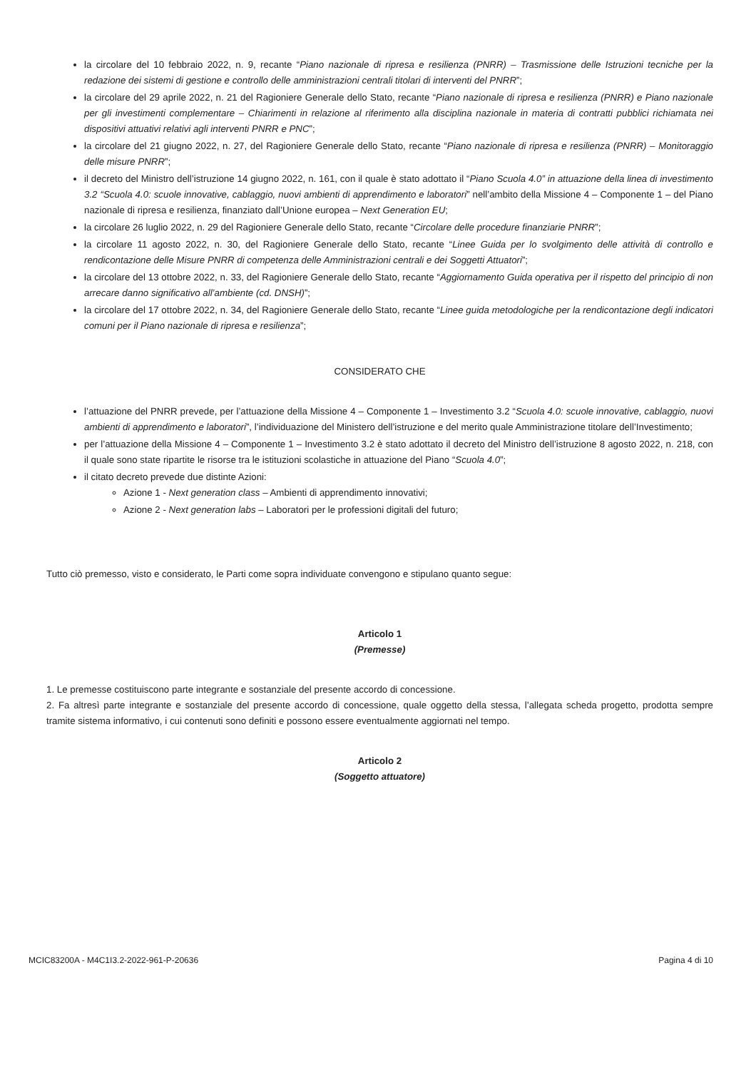la circolare del 10 febbraio 2022, n. 9, recante “Piano nazionale di ripresa e resilienza (PNRR) – Trasmissione delle Istruzioni tecniche per la redazione dei sistemi di gestione e controllo delle amministrazioni centrali titolari di interventi del PNRR”;
la circolare del 29 aprile 2022, n. 21 del Ragioniere Generale dello Stato, recante “Piano nazionale di ripresa e resilienza (PNRR) e Piano nazionale per gli investimenti complementare – Chiarimenti in relazione al riferimento alla disciplina nazionale in materia di contratti pubblici richiamata nei dispositivi attuativi relativi agli interventi PNRR e PNC”;
la circolare del 21 giugno 2022, n. 27, del Ragioniere Generale dello Stato, recante “Piano nazionale di ripresa e resilienza (PNRR) – Monitoraggio delle misure PNRR”;
il decreto del Ministro dell’istruzione 14 giugno 2022, n. 161, con il quale è stato adottato il “Piano Scuola 4.0” in attuazione della linea di investimento 3.2 “Scuola 4.0: scuole innovative, cablaggio, nuovi ambienti di apprendimento e laboratori” nell’ambito della Missione 4 – Componente 1 – del Piano nazionale di ripresa e resilienza, finanziato dall’Unione europea – Next Generation EU;
la circolare 26 luglio 2022, n. 29 del Ragioniere Generale dello Stato, recante “Circolare delle procedure finanziarie PNRR”;
la circolare 11 agosto 2022, n. 30, del Ragioniere Generale dello Stato, recante “Linee Guida per lo svolgimento delle attività di controllo e rendicontazione delle Misure PNRR di competenza delle Amministrazioni centrali e dei Soggetti Attuatori”;
la circolare del 13 ottobre 2022, n. 33, del Ragioniere Generale dello Stato, recante “Aggiornamento Guida operativa per il rispetto del principio di non arrecare danno significativo all’ambiente (cd. DNSH)”;
la circolare del 17 ottobre 2022, n. 34, del Ragioniere Generale dello Stato, recante “Linee guida metodologiche per la rendicontazione degli indicatori comuni per il Piano nazionale di ripresa e resilienza”;
CONSIDERATO CHE
l’attuazione del PNRR prevede, per l’attuazione della Missione 4 – Componente 1 – Investimento 3.2 “Scuola 4.0: scuole innovative, cablaggio, nuovi ambienti di apprendimento e laboratori”, l’individuazione del Ministero dell’istruzione e del merito quale Amministrazione titolare dell’Investimento;
per l’attuazione della Missione 4 – Componente 1 – Investimento 3.2 è stato adottato il decreto del Ministro dell’istruzione 8 agosto 2022, n. 218, con il quale sono state ripartite le risorse tra le istituzioni scolastiche in attuazione del Piano “Scuola 4.0”;
il citato decreto prevede due distinte Azioni:
Azione 1 - Next generation class – Ambienti di apprendimento innovativi;
Azione 2 - Next generation labs – Laboratori per le professioni digitali del futuro;
Tutto ciò premesso, visto e considerato, le Parti come sopra individuate convengono e stipulano quanto segue:
Articolo 1
(Premesse)
1. Le premesse costituiscono parte integrante e sostanziale del presente accordo di concessione.
2. Fa altresì parte integrante e sostanziale del presente accordo di concessione, quale oggetto della stessa, l’allegata scheda progetto, prodotta sempre tramite sistema informativo, i cui contenuti sono definiti e possono essere eventualmente aggiornati nel tempo.
Articolo 2
(Soggetto attuatore)
MCIC83200A - M4C1I3.2-2022-961-P-20636 Pagina 4 di 10